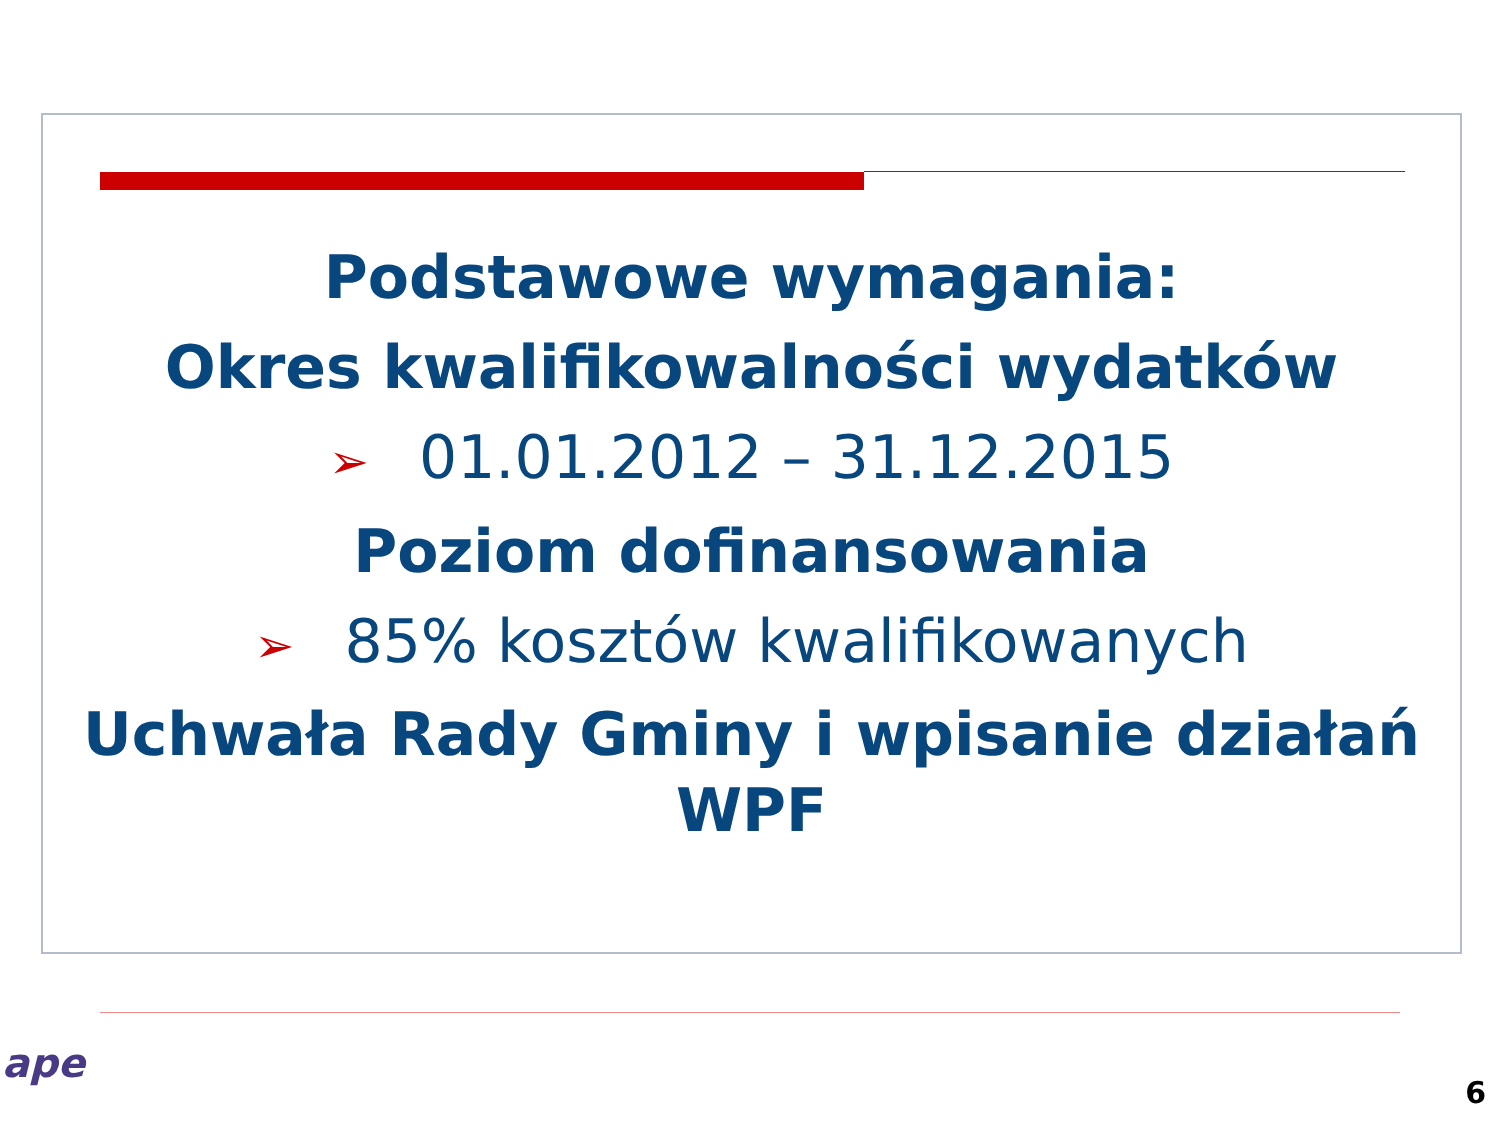Podstawowe wymagania:
Okres kwalifikowalności wydatków
➢ 01.01.2012 – 31.12.2015
Poziom dofinansowania
➢ 85% kosztów kwalifikowanych
Uchwała Rady Gminy i wpisanie działań WPF
ape
6